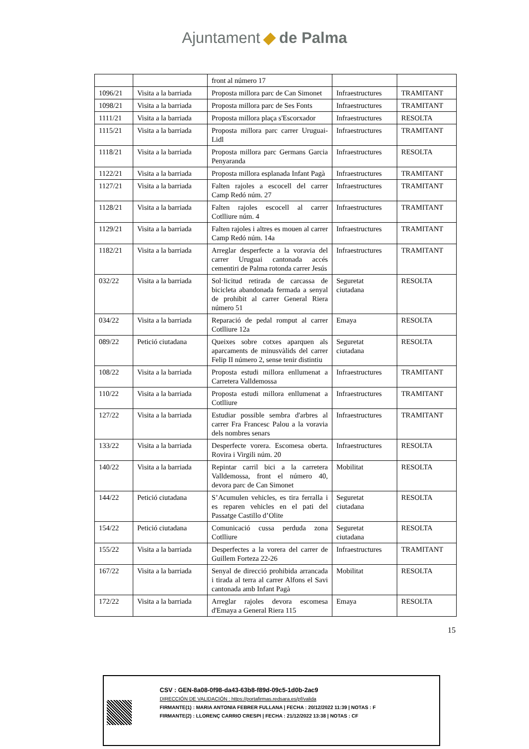Ajuntament de Palma
| | | front al número 17 | | |
| 1096/21 | Visita a la barriada | Proposta millora parc de Can Simonet | Infraestructures | TRAMITANT |
| 1098/21 | Visita a la barriada | Proposta millora parc de Ses Fonts | Infraestructures | TRAMITANT |
| 1111/21 | Visita a la barriada | Proposta millora plaça s'Escorxador | Infraestructures | RESOLTA |
| 1115/21 | Visita a la barriada | Proposta millora parc carrer Uruguai-Lidl | Infraestructures | TRAMITANT |
| 1118/21 | Visita a la barriada | Proposta millora parc Germans Garcia Penyaranda | Infraestructures | RESOLTA |
| 1122/21 | Visita a la barriada | Proposta millora esplanada Infant Pagà | Infraestructures | TRAMITANT |
| 1127/21 | Visita a la barriada | Falten rajoles a escocell del carrer Camp Redó núm. 27 | Infraestructures | TRAMITANT |
| 1128/21 | Visita a la barriada | Falten rajoles escocell al carrer Cotlliure núm. 4 | Infraestructures | TRAMITANT |
| 1129/21 | Visita a la barriada | Falten rajoles i altres es mouen al carrer Camp Redó núm. 14a | Infraestructures | TRAMITANT |
| 1182/21 | Visita a la barriada | Arreglar desperfecte a la voravia del carrer Uruguai cantonada accés cementiri de Palma rotonda carrer Jesús | Infraestructures | TRAMITANT |
| 032/22 | Visita a la barriada | Sol·licitud retirada de carcassa de bicicleta abandonada fermada a senyal de prohibit al carrer General Riera número 51 | Seguretat ciutadana | RESOLTA |
| 034/22 | Visita a la barriada | Reparació de pedal romput al carrer Cotlliure 12a | Emaya | RESOLTA |
| 089/22 | Petició ciutadana | Queixes sobre cotxes aparquen als aparcaments de minusvàlids del carrer Felip II número 2, sense tenir distintiu | Seguretat ciutadana | RESOLTA |
| 108/22 | Visita a la barriada | Proposta estudi millora enllumenat a Carretera Valldemossa | Infraestructures | TRAMITANT |
| 110/22 | Visita a la barriada | Proposta estudi millora enllumenat a Cotlliure | Infraestructures | TRAMITANT |
| 127/22 | Visita a la barriada | Estudiar possible sembra d'arbres al carrer Fra Francesc Palou a la voravia dels nombres senars | Infraestructures | TRAMITANT |
| 133/22 | Visita a la barriada | Desperfecte vorera. Escomesa oberta. Rovira i Virgili núm. 20 | Infraestructures | RESOLTA |
| 140/22 | Visita a la barriada | Repintar carril bici a la carretera Valldemossa, front el número 40, devora parc de Can Simonet | Mobilitat | RESOLTA |
| 144/22 | Petició ciutadana | S’Acumulen vehicles, es tira ferralla i es reparen vehicles en el pati del Passatge Castillo d’Olite | Seguretat ciutadana | RESOLTA |
| 154/22 | Petició ciutadana | Comunicació cussa perduda zona Cotlliure | Seguretat ciutadana | RESOLTA |
| 155/22 | Visita a la barriada | Desperfectes a la vorera del carrer de Guillem Forteza 22-26 | Infraestructures | TRAMITANT |
| 167/22 | Visita a la barriada | Senyal de direcció prohibida arrancada i tirada al terra al carrer Alfons el Savi cantonada amb Infant Pagà | Mobilitat | RESOLTA |
| 172/22 | Visita a la barriada | Arreglar rajoles devora escomesa d'Emaya a General Riera 115 | Emaya | RESOLTA |
15
CSV : GEN-8a08-0f98-da43-63b8-f89d-09c5-1d0b-2ac9
DIRECCIÓN DE VALIDACIÓN : https://portafirmas.redsara.es/pf/valida
FIRMANTE(1) : MARIA ANTONIA FEBRER FULLANA | FECHA : 20/12/2022 11:39 | NOTAS : F
FIRMANTE(2) : LLORENÇ CARRIO CRESPI | FECHA : 21/12/2022 13:38 | NOTAS : CF